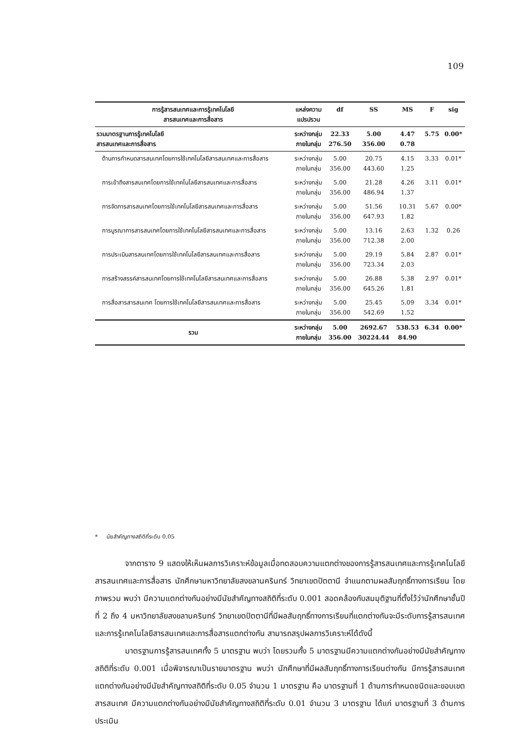109
| การรู้สารสนเทศและการรู้เทคโนโลยี สารสนเทศและการสื่อสาร | แหล่งความ แปรปรวน | df | SS | MS | F | sig |
| --- | --- | --- | --- | --- | --- | --- |
| รวมมาตรฐานการรู้เทคโนโลยี สารสนเทศและการสื่อสาร | ระหว่างกลุ่ม ภายในกลุ่ม | 22.33 276.50 | 5.00 356.00 | 4.47 0.78 | 5.75 | 0.00* |
| ด้านการกำหนดสารสนเทศโดยการใช้เทคโนโลยีสารสนเทศและการสื่อสาร | ระหว่างกลุ่ม ภายในกลุ่ม | 5.00 356.00 | 20.75 443.60 | 4.15 1.25 | 3.33 | 0.01* |
| การเข้าถึงสารสนเทศโดยการใช้เทคโนโลยีสารสนเทศและการสื่อสาร | ระหว่างกลุ่ม ภายในกลุ่ม | 5.00 356.00 | 21.28 486.94 | 4.26 1.37 | 3.11 | 0.01* |
| การจัดการสารสนเทศโดยการใช้เทคโนโลยีสารสนเทศและการสื่อสาร | ระหว่างกลุ่ม ภายในกลุ่ม | 5.00 356.00 | 51.56 647.93 | 10.31 1.82 | 5.67 | 0.00* |
| การบูรณาการสารสนเทศโดยการใช้เทคโนโลยีสารสนเทศและการสื่อสาร | ระหว่างกลุ่ม ภายในกลุ่ม | 5.00 356.00 | 13.16 712.38 | 2.63 2.00 | 1.32 | 0.26 |
| การประเมินสารสนเทศโดยการใช้เทคโนโลยีสารสนเทศและการสื่อสาร | ระหว่างกลุ่ม ภายในกลุ่ม | 5.00 356.00 | 29.19 723.34 | 5.84 2.03 | 2.87 | 0.01* |
| การสร้างสรรค์สารสนเทศโดยการใช้เทคโนโลยีสารสนเทศและการสื่อสาร | ระหว่างกลุ่ม ภายในกลุ่ม | 5.00 356.00 | 26.88 645.26 | 5.38 1.81 | 2.97 | 0.01* |
| การสื่อสารสารสนเทศ โดยการใช้เทคโนโลยีสารสนเทศและการสื่อสาร | ระหว่างกลุ่ม ภายในกลุ่ม | 5.00 356.00 | 25.45 542.69 | 5.09 1.52 | 3.34 | 0.01* |
| รวม | ระหว่างกลุ่ม ภายในกลุ่ม | 5.00 356.00 | 2692.67 30224.44 | 538.53 84.90 | 6.34 | 0.00* |
* นัยสำคัญทางสถิติที่ระดับ 0.05
จากตาราง 9 แสดงให้เห็นผลการวิเคราะห์ข้อมูลเมื่อทดสอบความแตกต่างของการรู้สารสนเทศและการรู้เทคโนโลยีสารสนเทศและการสื่อสาร นักศึกษามหาวิทยาลัยสงขลานครินทร์ วิทยาเขตปัตตานี จำแนกตามผลสัมฤทธิ์ทางการเรียน โดยภาพรวม พบว่า มีความแตกต่างกันอย่างมีนัยสำคัญทางสถิติที่ระดับ 0.001 สอดคล้องกับสมมุติฐานที่ตั้งไว้ว่านักศึกษาชั้นปีที่ 2 ถึง 4 มหาวิทยาลัยสงขลานครินทร์ วิทยาเขตปัตตานีที่มีผลสัมฤทธิ์ทางการเรียนที่แตกต่างกันจะมีระดับการรู้สารสนเทศและการรู้เทคโนโลยีสารสนเทศและการสื่อสารแตกต่างกัน สามารถสรุปผลการวิเคราะห์ได้ดังนี้
มาตรฐานการรู้สารสนเทศทั้ง 5 มาตรฐาน พบว่า โดยรวมทั้ง 5 มาตรฐานมีความแตกต่างกันอย่างมีนัยสำคัญทางสถิติที่ระดับ 0.001 เมื่อพิจารณาเป็นรายมาตรฐาน พบว่า นักศึกษาที่มีผลสัมฤทธิ์ทางการเรียนต่างกัน มีการรู้สารสนเทศแตกต่างกันอย่างมีนัยสำคัญทางสถิติที่ระดับ 0.05 จำนวน 1 มาตรฐาน คือ มาตรฐานที่ 1 ด้านการกำหนดชนิดและขอบเขตสารสนเทศ มีความแตกต่างกันอย่างมีนัยสำคัญทางสถิติที่ระดับ 0.01 จำนวน 3 มาตรฐาน ได้แก่ มาตรฐานที่ 3 ด้านการประเมิน